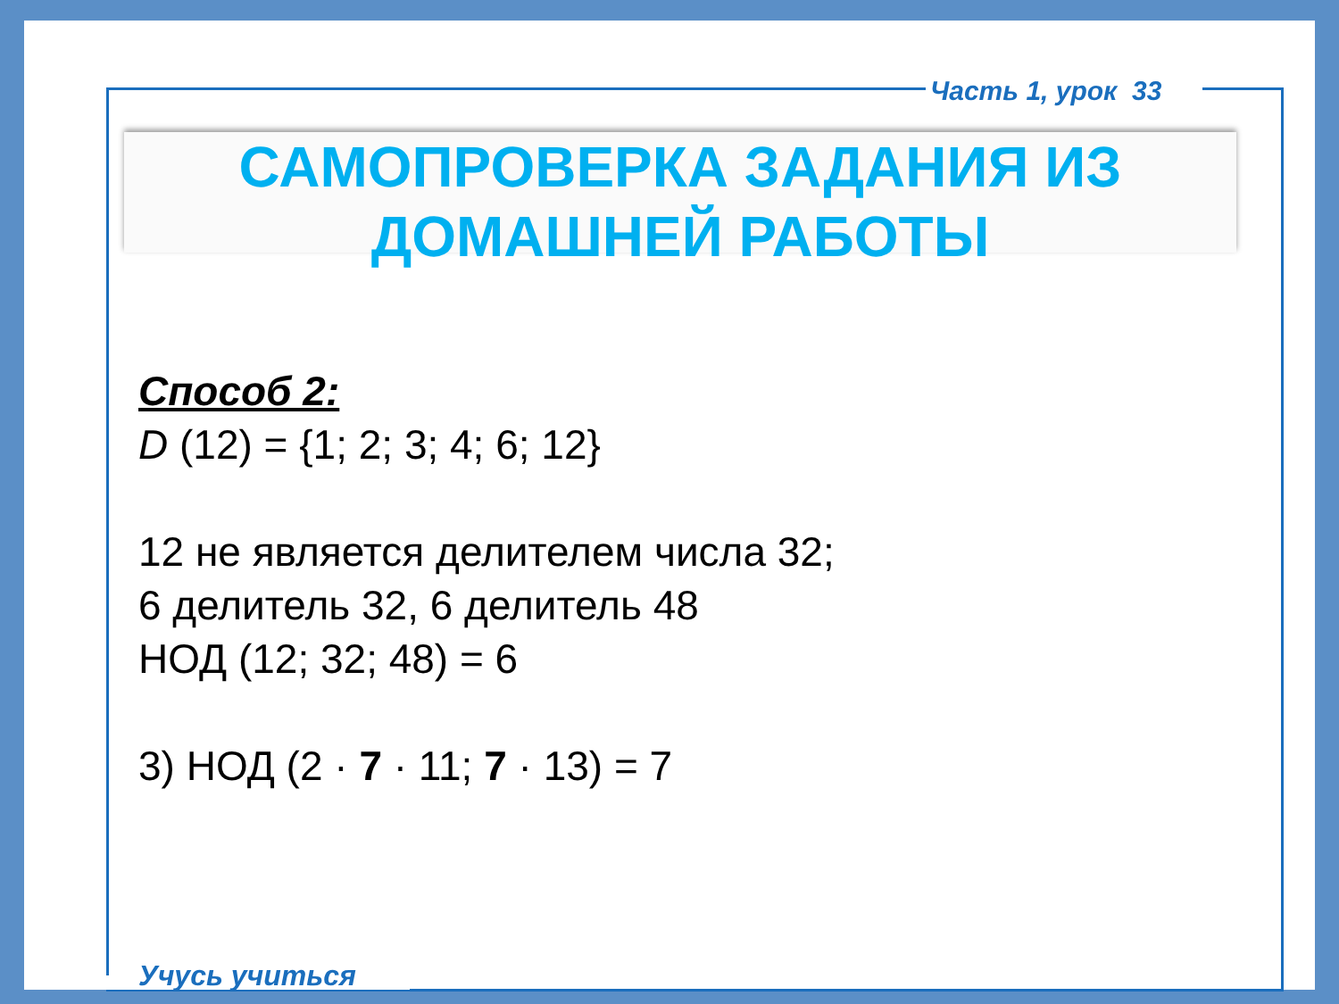Часть 1, урок 33
САМОПРОВЕРКА ЗАДАНИЯ ИЗ
ДОМАШНЕЙ РАБОТЫ
Способ 2:
D (12) = {1; 2; 3; 4; 6; 12}
12 не является делителем числа 32;
6 делитель 32, 6 делитель 48
НОД (12; 32; 48) = 6
3) НОД (2 · 7 · 11; 7 · 13) = 7
Учусь учиться